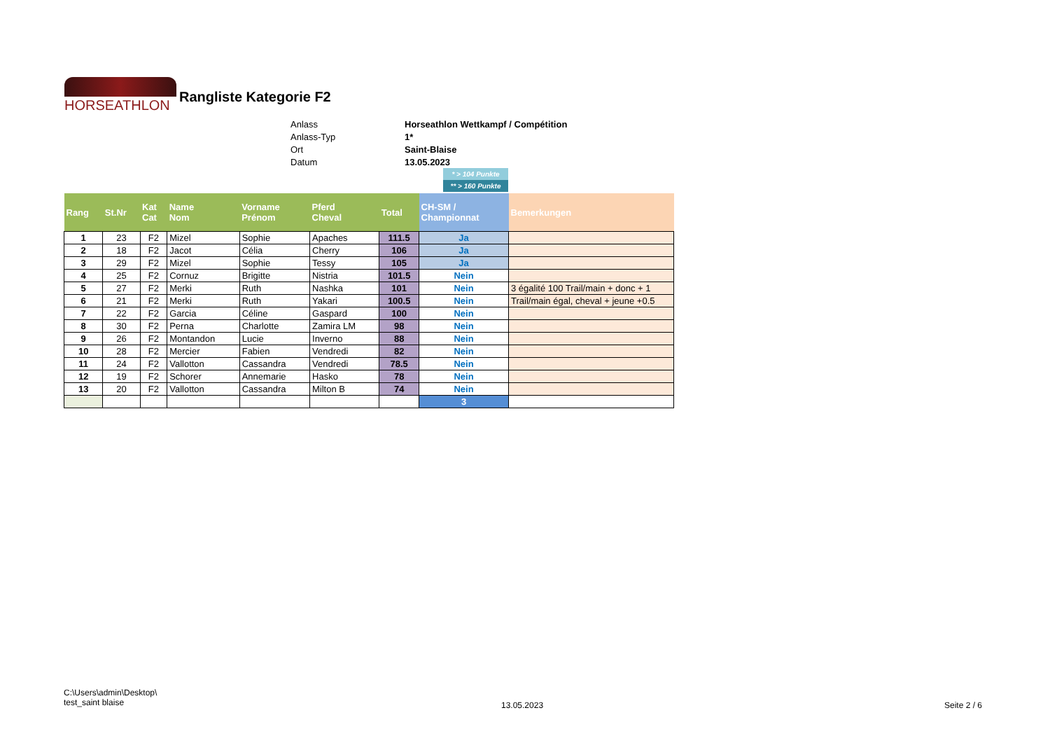HORSEATHLON
Rangliste Kategorie F2
| Anlass | Horseathlon Wettkampf / Compétition |
| Anlass-Typ | 1* |
| Ort | Saint-Blaise |
| Datum | 13.05.2023 |
* > 104 Punkte
** > 160 Punkte
| Rang | St.Nr | Kat Cat | Name Nom | Vorname Prénom | Pferd Cheval | Total | CH-SM / Championnat | Bemerkungen |
| --- | --- | --- | --- | --- | --- | --- | --- | --- |
| 1 | 23 | F2 | Mizel | Sophie | Apaches | 111.5 | Ja | |
| 2 | 18 | F2 | Jacot | Célia | Cherry | 106 | Ja | |
| 3 | 29 | F2 | Mizel | Sophie | Tessy | 105 | Ja | |
| 4 | 25 | F2 | Cornuz | Brigitte | Nistria | 101.5 | Nein | |
| 5 | 27 | F2 | Merki | Ruth | Nashka | 101 | Nein | 3 égalité 100 Trail/main + donc + 1 |
| 6 | 21 | F2 | Merki | Ruth | Yakari | 100.5 | Nein | Trail/main égal, cheval + jeune +0.5 |
| 7 | 22 | F2 | Garcia | Céline | Gaspard | 100 | Nein | |
| 8 | 30 | F2 | Perna | Charlotte | Zamira LM | 98 | Nein | |
| 9 | 26 | F2 | Montandon | Lucie | Inverno | 88 | Nein | |
| 10 | 28 | F2 | Mercier | Fabien | Vendredi | 82 | Nein | |
| 11 | 24 | F2 | Vallotton | Cassandra | Vendredi | 78.5 | Nein | |
| 12 | 19 | F2 | Schorer | Annemarie | Hasko | 78 | Nein | |
| 13 | 20 | F2 | Vallotton | Cassandra | Milton B | 74 | Nein | |
| | | | | | | | 3 | |
C:\Users\admin\Desktop\
test_saint blaise
13.05.2023 Seite 2 / 6